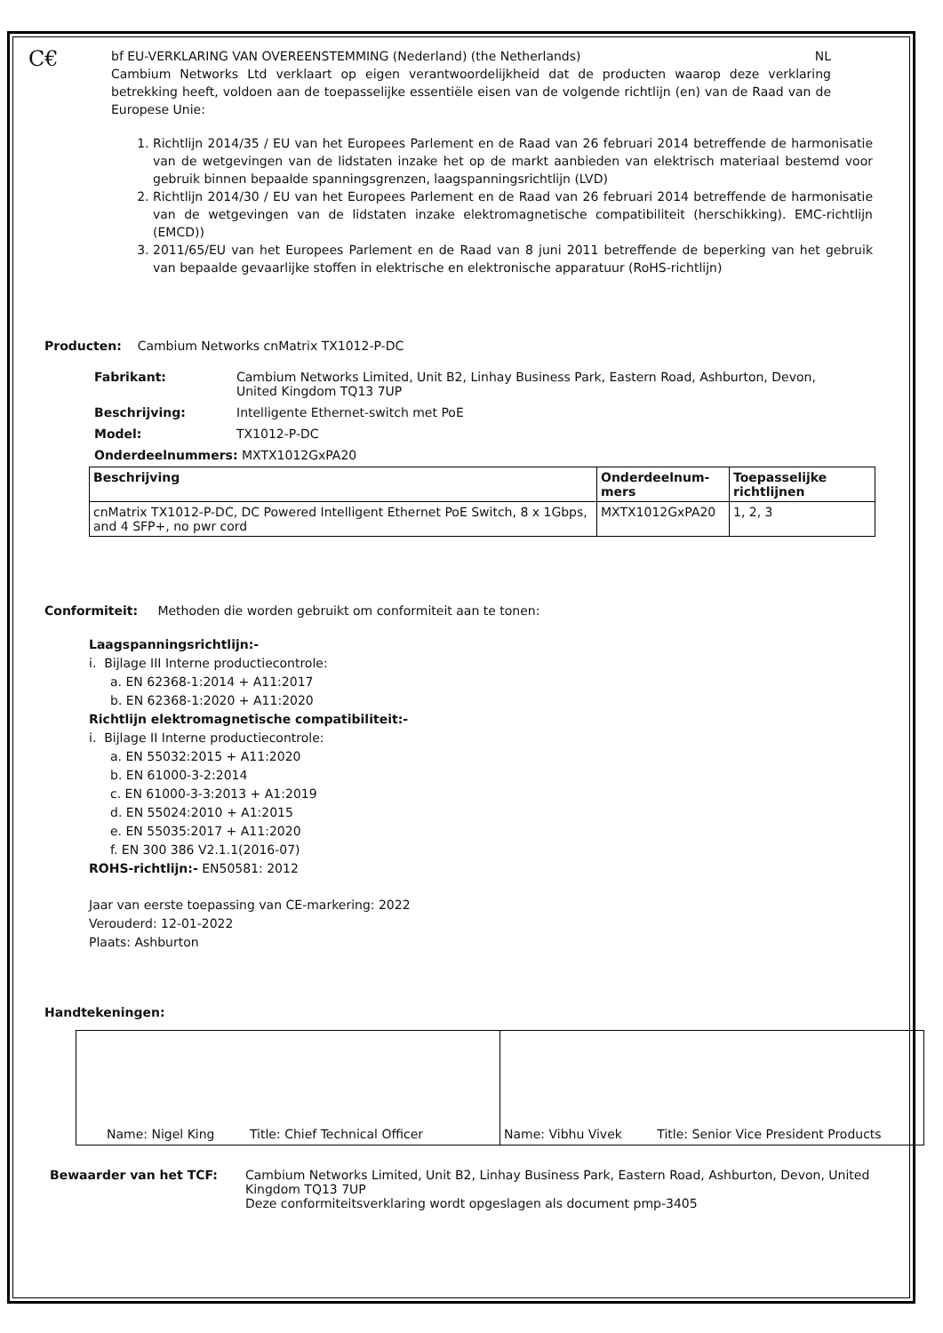C€
bf EU-VERKLARING VAN OVEREENSTEMMING (Nederland) (the Netherlands) NL
Cambium Networks Ltd verklaart op eigen verantwoordelijkheid dat de producten waarop deze verklaring betrekking heeft, voldoen aan de toepasselijke essentiële eisen van de volgende richtlijn (en) van de Raad van de Europese Unie:
1. Richtlijn 2014/35 / EU van het Europees Parlement en de Raad van 26 februari 2014 betreffende de harmonisatie van de wetgevingen van de lidstaten inzake het op de markt aanbieden van elektrisch materiaal bestemd voor gebruik binnen bepaalde spanningsgrenzen, laagspanningsrichtlijn (LVD)
2. Richtlijn 2014/30 / EU van het Europees Parlement en de Raad van 26 februari 2014 betreffende de harmonisatie van de wetgevingen van de lidstaten inzake elektromagnetische compatibiliteit (herschikking). EMC-richtlijn (EMCD))
3. 2011/65/EU van het Europees Parlement en de Raad van 8 juni 2011 betreffende de beperking van het gebruik van bepaalde gevaarlijke stoffen in elektrische en elektronische apparatuur (RoHS-richtlijn)
Producten: Cambium Networks cnMatrix TX1012-P-DC
| Fabrikant: | Cambium Networks Limited, Unit B2, Linhay Business Park, Eastern Road, Ashburton, Devon, United Kingdom TQ13 7UP |
| Beschrijving: | Intelligente Ethernet-switch met PoE |
| Model: | TX1012-P-DC |
| Onderdeelnummers: MXTX1012GxPA20 | |
| Beschrijving | Onderdeelnum-mers | Toepasselijke richtlijnen |
| --- | --- | --- |
| cnMatrix TX1012-P-DC, DC Powered Intelligent Ethernet PoE Switch, 8 x 1Gbps, and 4 SFP+, no pwr cord | MXTX1012GxPA20 | 1, 2, 3 |
Conformiteit: Methoden die worden gebruikt om conformiteit aan te tonen:
Laagspanningsrichtlijn:-
i. Bijlage III Interne productiecontrole:
a. EN 62368-1:2014 + A11:2017
b. EN 62368-1:2020 + A11:2020
Richtlijn elektromagnetische compatibiliteit:-
i. Bijlage II Interne productiecontrole:
a. EN 55032:2015 + A11:2020
b. EN 61000-3-2:2014
c. EN 61000-3-3:2013 + A1:2019
d. EN 55024:2010 + A1:2015
e. EN 55035:2017 + A11:2020
f. EN 300 386 V2.1.1(2016-07)
ROHS-richtlijn:- EN50581: 2012
Jaar van eerste toepassing van CE-markering: 2022
Verouderd: 12-01-2022
Plaats: Ashburton
Handtekeningen:
| Name: Nigel King Title: Chief Technical Officer | Name: Vibhu Vivek Title: Senior Vice President Products |
| Bewaarder van het TCF: | Cambium Networks Limited, Unit B2, Linhay Business Park, Eastern Road, Ashburton, Devon, United Kingdom TQ13 7UP Deze conformiteitsverklaring wordt opgeslagen als document pmp-3405 |